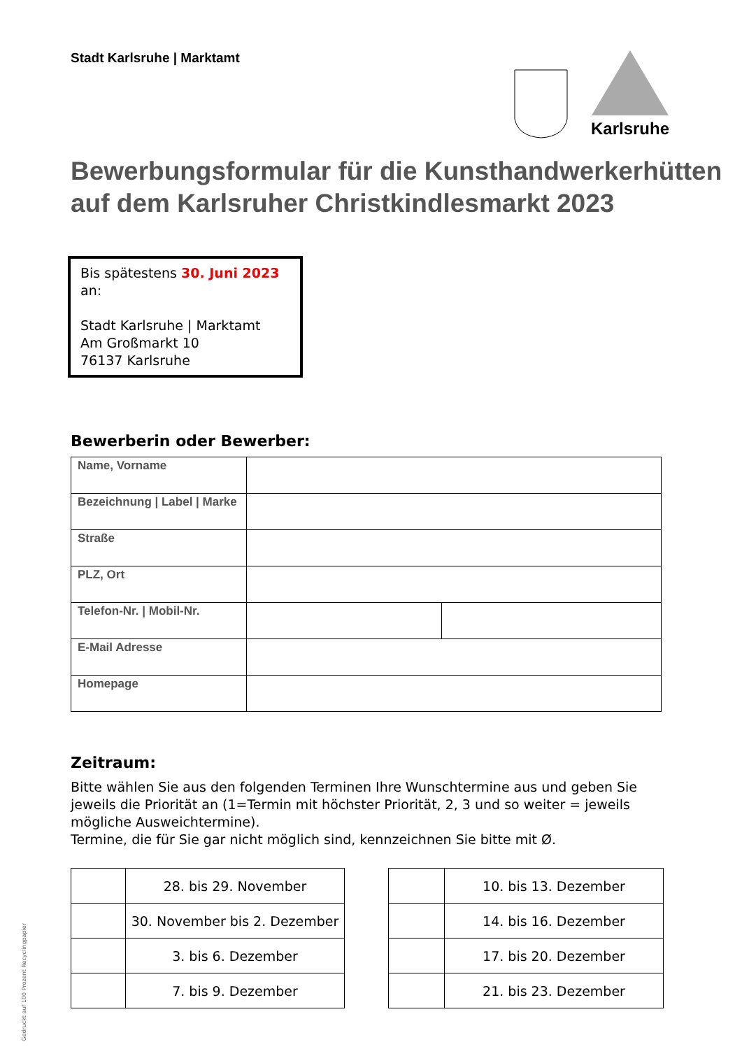Stadt Karlsruhe | Marktamt
Karlsruhe
Bewerbungsformular für die Kunsthandwerkerhütten auf dem Karlsruher Christkindlesmarkt 2023
Bis spätestens 30. Juni 2023 an:
Stadt Karlsruhe | Marktamt
Am Großmarkt 10
76137 Karlsruhe
Bewerberin oder Bewerber:
| Name, Vorname | | |
| Bezeichnung / Label / Marke | | |
| Straße | | |
| PLZ, Ort | | |
| Telefon-Nr. / Mobil-Nr. | | |
| E-Mail Adresse | | |
| Homepage | | |
Zeitraum:
Bitte wählen Sie aus den folgenden Terminen Ihre Wunschtermine aus und geben Sie jeweils die Priorität an (1=Termin mit höchster Priorität, 2, 3 und so weiter = jeweils mögliche Ausweichtermine).
Termine, die für Sie gar nicht möglich sind, kennzeichnen Sie bitte mit Ø.
| | 28. bis 29. November |
| | 30. November bis 2. Dezember |
| | 3. bis 6. Dezember |
| | 7. bis 9. Dezember |
| | 10. bis 13. Dezember |
| | 14. bis 16. Dezember |
| | 17. bis 20. Dezember |
| | 21. bis 23. Dezember |
Gedruckt auf 100 Prozent Recyclingpapier